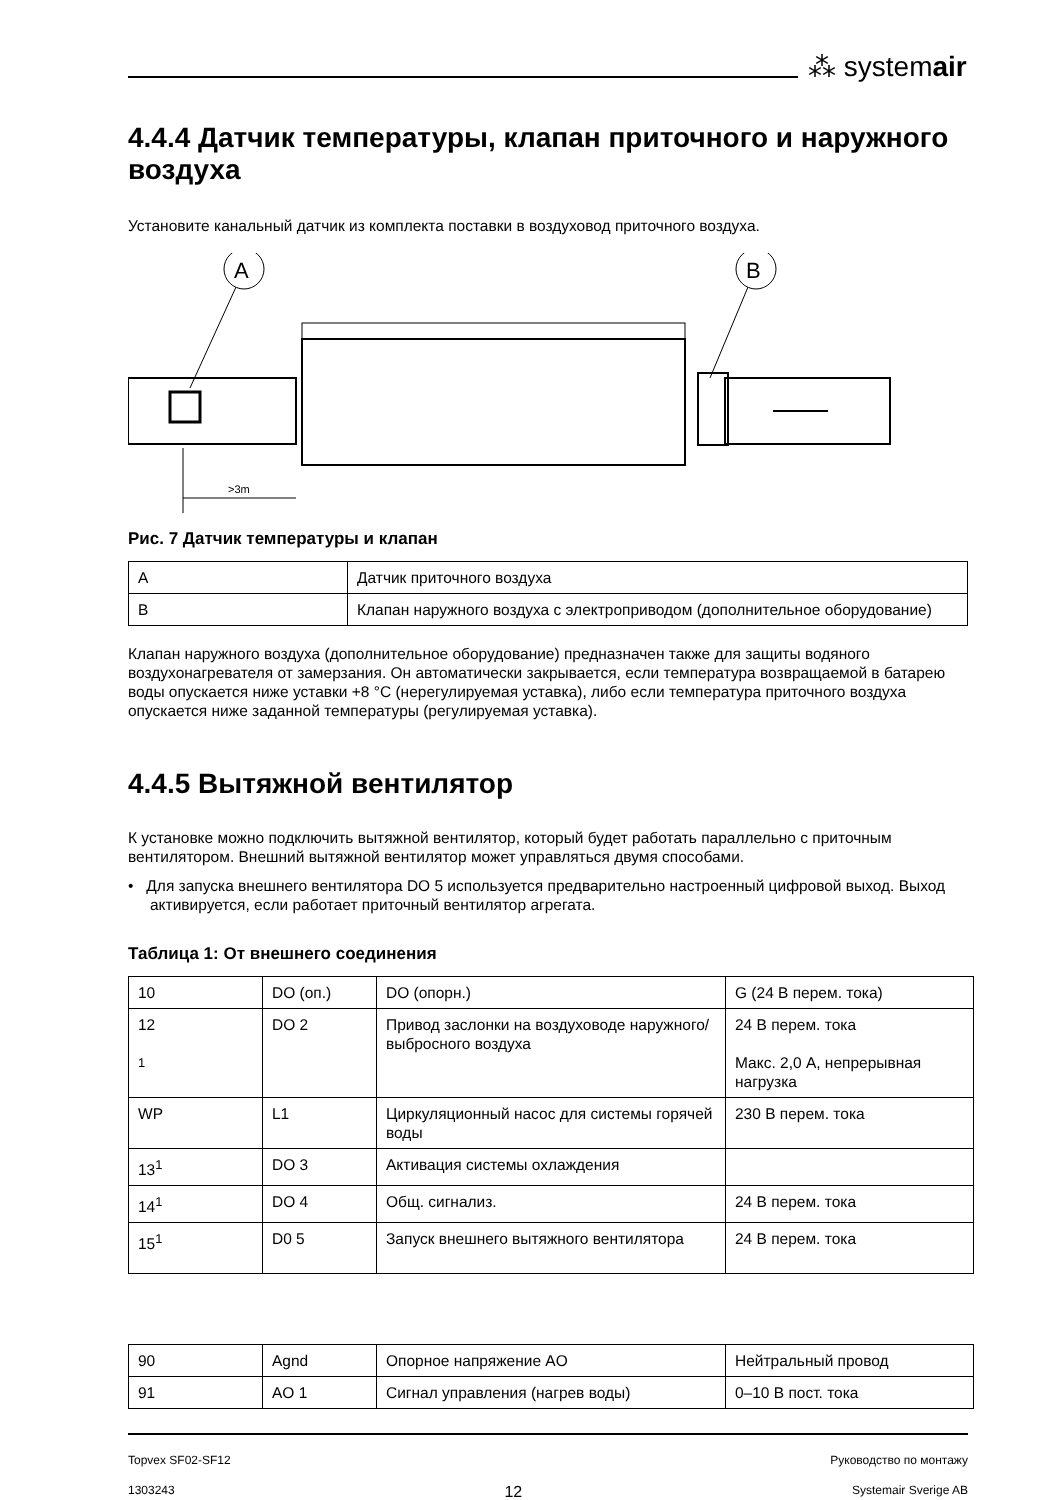⁂ systemair
4.4.4 Датчик температуры, клапан приточного и наружного воздуха
Установите канальный датчик из комплекта поставки в воздуховод приточного воздуха.
A
B
>3m
Рис. 7 Датчик температуры и клапан
| A | Датчик приточного воздуха |
| B | Клапан наружного воздуха с электроприводом (дополнительное оборудование) |
Клапан наружного воздуха (дополнительное оборудование) предназначен также для защиты водяного воздухонагревателя от замерзания. Он автоматически закрывается, если температура возвращаемой в батарею воды опускается ниже уставки +8 °C (нерегулируемая уставка), либо если температура приточного воздуха опускается ниже заданной температуры (регулируемая уставка).
4.4.5 Вытяжной вентилятор
К установке можно подключить вытяжной вентилятор, который будет работать параллельно с приточным вентилятором. Внешний вытяжной вентилятор может управляться двумя способами.
• Для запуска внешнего вентилятора DO 5 используется предварительно настроенный цифровой выход. Выход активируется, если работает приточный вентилятор агрегата.
Таблица 1: От внешнего соединения
| 10 | DO (оп.) | DO (опорн.) | G (24 В перем. тока) |
| 12 <sup>1</sup> | DO 2 | Привод заслонки на воздуховоде наружного/выбросного воздуха | 24 В перем. тока Макс. 2,0 А, непрерывная нагрузка |
| WP | L1 | Циркуляционный насос для системы горячей воды | 230 В перем. тока |
| 13<sup>1</sup> | DO 3 | Активация системы охлаждения | |
| 14<sup>1</sup> | DO 4 | Общ. сигнализ. | 24 В перем. тока |
| 15<sup>1</sup> | D0 5 | Запуск внешнего вытяжного вентилятора | 24 В перем. тока |
| 90 | Agnd | Опорное напряжение AO | Нейтральный провод |
| 91 | AO 1 | Сигнал управления (нагрев воды) | 0–10 В пост. тока |
Topvex SF02-SF12 Руководство по монтажу
1303243 12 Systemair Sverige AB